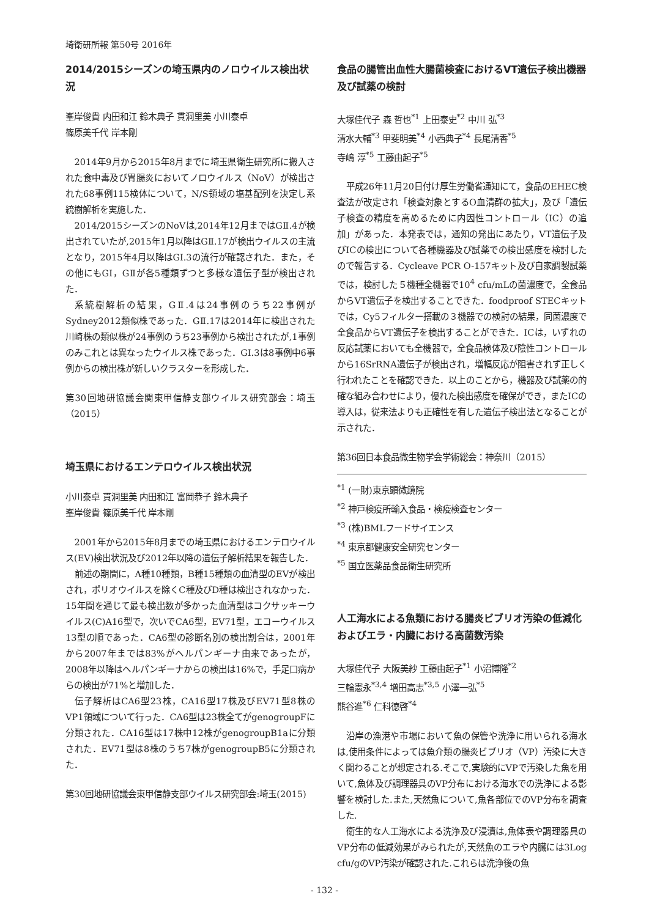埼衛研所報 第50号 2016年
2014/2015シーズンの埼玉県内のノロウイルス検出状況
峯岸俊貴 内田和江 鈴木典子 貫洞里美 小川泰卓
篠原美千代 岸本剛
2014年9月から2015年8月までに埼玉県衛生研究所に搬入された食中毒及び胃腸炎においてノロウイルス（NoV）が検出された68事例115検体について，N/S領域の塩基配列を決定し系統樹解析を実施した．
2014/2015シーズンのNoVは,2014年12月まではGⅡ.4が検出されていたが,2015年1月以降はGⅡ.17が検出ウイルスの主流となり，2015年4月以降はGI.3の流行が確認された．また，その他にもGI，GⅡが各5種類ずつと多様な遺伝子型が検出された．
系統樹解析の結果，GⅡ.4は24事例のうち22事例がSydney2012類似株であった．GⅡ.17は2014年に検出された川崎株の類似株が24事例のうち23事例から検出されたが,1事例のみこれとは異なったウイルス株であった．GI.3は8事例中6事例からの検出株が新しいクラスターを形成した．
第30回地研協議会関東甲信静支部ウイルス研究部会：埼玉（2015）
埼玉県におけるエンテロウイルス検出状況
小川泰卓 貫洞里美 内田和江 富岡恭子 鈴木典子
峯岸俊貴 篠原美千代 岸本剛
2001年から2015年8月までの埼玉県におけるエンテロウイルス(EV)検出状況及び2012年以降の遺伝子解析結果を報告した．
前述の期間に，A種10種類，B種15種類の血清型のEVが検出され，ポリオウイルスを除くC種及びD種は検出されなかった．15年間を通じて最も検出数が多かった血清型はコクサッキーウイルス(C)A16型で，次いでCA6型，EV71型，エコーウイルス13型の順であった．CA6型の診断名別の検出割合は，2001年から2007年までは83%がヘルパンギーナ由来であったが，2008年以降はヘルパンギーナからの検出は16%で，手足口病からの検出が71%と増加した．
伝子解析はCA6型23株，CA16型17株及びEV71型8株のVP1領域について行った．CA6型は23株全てがgenogroupFに分類された．CA16型は17株中12株がgenogroupB1aに分類された．EV71型は8株のうち7株がgenogroupB5に分類された．
第30回地研協議会東甲信静支部ウイルス研究部会:埼玉(2015)
食品の腸管出血性大腸菌検査におけるVT遺伝子検出機器及び試薬の検討
大塚佳代子 森 哲也<sup>*1</sup> 上田泰史<sup>*2</sup> 中川 弘<sup>*3</sup>
清水大輔<sup>*3</sup> 甲斐明美<sup>*4</sup> 小西典子<sup>*4</sup> 長尾清香<sup>*5</sup>
寺嶋 淳<sup>*5</sup> 工藤由起子<sup>*5</sup>
平成26年11月20日付け厚生労働省通知にて，食品のEHEC検査法が改定され「検査対象とするO血清群の拡大」，及び「遺伝子検査の精度を高めるために内因性コントロール（IC）の追加」があった．本発表では，通知の発出にあたり，VT遺伝子及びICの検出について各種機器及び試薬での検出感度を検討したので報告する．Cycleave PCR O-157キット及び自家調製試薬では，検討した５機種全機器で10<sup>4</sup> cfu/mLの菌濃度で，全食品からVT遺伝子を検出することできた．foodproof STECキットでは，Cy5フィルター搭載の３機器での検討の結果，同菌濃度で全食品からVT遺伝子を検出することができた．ICは，いずれの反応試薬においても全機器で，全食品検体及び陰性コントロールから16SrRNA遺伝子が検出され，増幅反応が阻害されず正しく行われたことを確認できた．以上のことから，機器及び試薬の的確な組み合わせにより，優れた検出感度を確保ができ，またICの導入は，従来法よりも正確性を有した遺伝子検出法となることが示された．
第36回日本食品微生物学会学術総会：神奈川（2015）
<sup>*1</sup> (一財)東京顕微鏡院
<sup>*2</sup> 神戸検疫所輸入食品・検疫検査センター
<sup>*3</sup> (株)BMLフードサイエンス
<sup>*4</sup> 東京都健康安全研究センター
<sup>*5</sup> 国立医薬品食品衛生研究所
人工海水による魚類における腸炎ビブリオ汚染の低減化およびエラ・内臓における高菌数汚染
大塚佳代子 大阪美紗 工藤由起子<sup>*1</sup> 小沼博隆<sup>*2</sup>
三輪憲永<sup>*3,4</sup> 増田高志<sup>*3,5</sup> 小澤一弘<sup>*5</sup>
熊谷進<sup>*6</sup> 仁科徳啓<sup>*4</sup>
沿岸の漁港や市場において魚の保管や洗浄に用いられる海水は,使用条件によっては魚介類の腸炎ビブリオ（VP）汚染に大きく関わることが想定される.そこで,実験的にVPで汚染した魚を用いて,魚体及び調理器具のVP分布における海水での洗浄による影響を検討した.また,天然魚について,魚各部位でのVP分布を調査した.
衛生的な人工海水による洗浄及び浸漬は,魚体表や調理器具のVP分布の低減効果がみられたが,天然魚のエラや内臓には3Log cfu/gのVP汚染が確認された.これらは洗浄後の魚
- 132 -